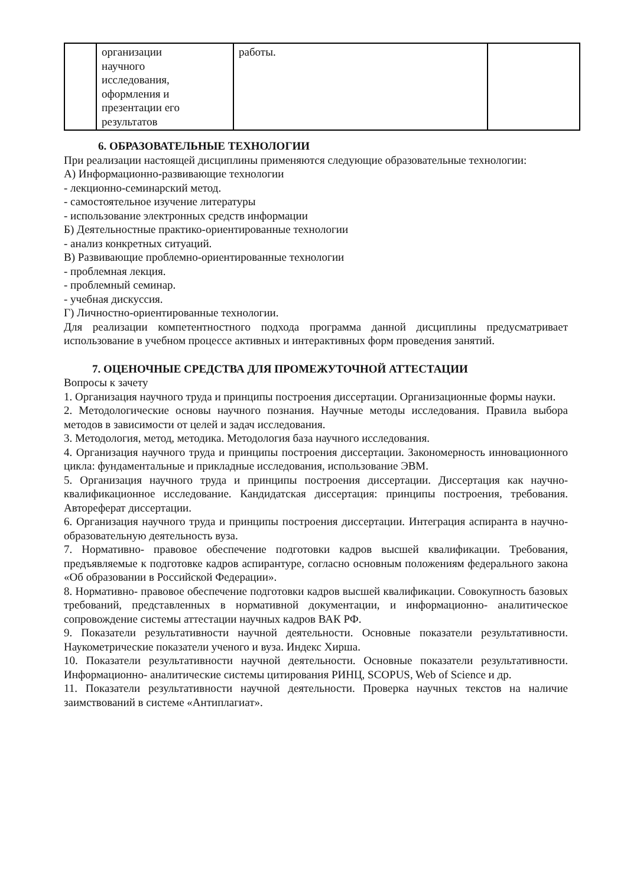| | организации научного исследования, оформления и презентации его результатов | работы. | |
6. ОБРАЗОВАТЕЛЬНЫЕ ТЕХНОЛОГИИ
При реализации настоящей дисциплины применяются следующие образовательные технологии:
А) Информационно-развивающие технологии
- лекционно-семинарский метод.
- самостоятельное изучение литературы
- использование электронных средств информации
Б) Деятельностные практико-ориентированные технологии
- анализ конкретных ситуаций.
В) Развивающие проблемно-ориентированные технологии
- проблемная лекция.
- проблемный семинар.
- учебная дискуссия.
Г) Личностно-ориентированные технологии.
Для реализации компетентностного подхода программа данной дисциплины предусматривает использование в учебном процессе активных и интерактивных форм проведения занятий.
7. ОЦЕНОЧНЫЕ СРЕДСТВА ДЛЯ ПРОМЕЖУТОЧНОЙ АТТЕСТАЦИИ
Вопросы к зачету
1. Организация научного труда и принципы построения диссертации. Организационные формы науки.
2. Методологические основы научного познания. Научные методы исследования. Правила выбора методов в зависимости от целей и задач исследования.
3. Методология, метод, методика. Методология база научного исследования.
4. Организация научного труда и принципы построения диссертации. Закономерность инновационного цикла: фундаментальные и прикладные исследования, использование ЭВМ.
5. Организация научного труда и принципы построения диссертации. Диссертация как научно- квалификационное исследование. Кандидатская диссертация: принципы построения, требования. Автореферат диссертации.
6. Организация научного труда и принципы построения диссертации. Интеграция аспиранта в научно-образовательную деятельность вуза.
7. Нормативно- правовое обеспечение подготовки кадров высшей квалификации. Требования, предъявляемые к подготовке кадров аспирантуре, согласно основным положениям федерального закона «Об образовании в Российской Федерации».
8. Нормативно- правовое обеспечение подготовки кадров высшей квалификации. Совокупность базовых требований, представленных в нормативной документации, и информационно- аналитическое сопровождение системы аттестации научных кадров ВАК РФ.
9. Показатели результативности научной деятельности. Основные показатели результативности. Наукометрические показатели ученого и вуза. Индекс Хирша.
10. Показатели результативности научной деятельности. Основные показатели результативности. Информационно- аналитические системы цитирования РИНЦ, SCOPUS, Web of Science и др.
11. Показатели результативности научной деятельности. Проверка научных текстов на наличие заимствований в системе «Антиплагиат».